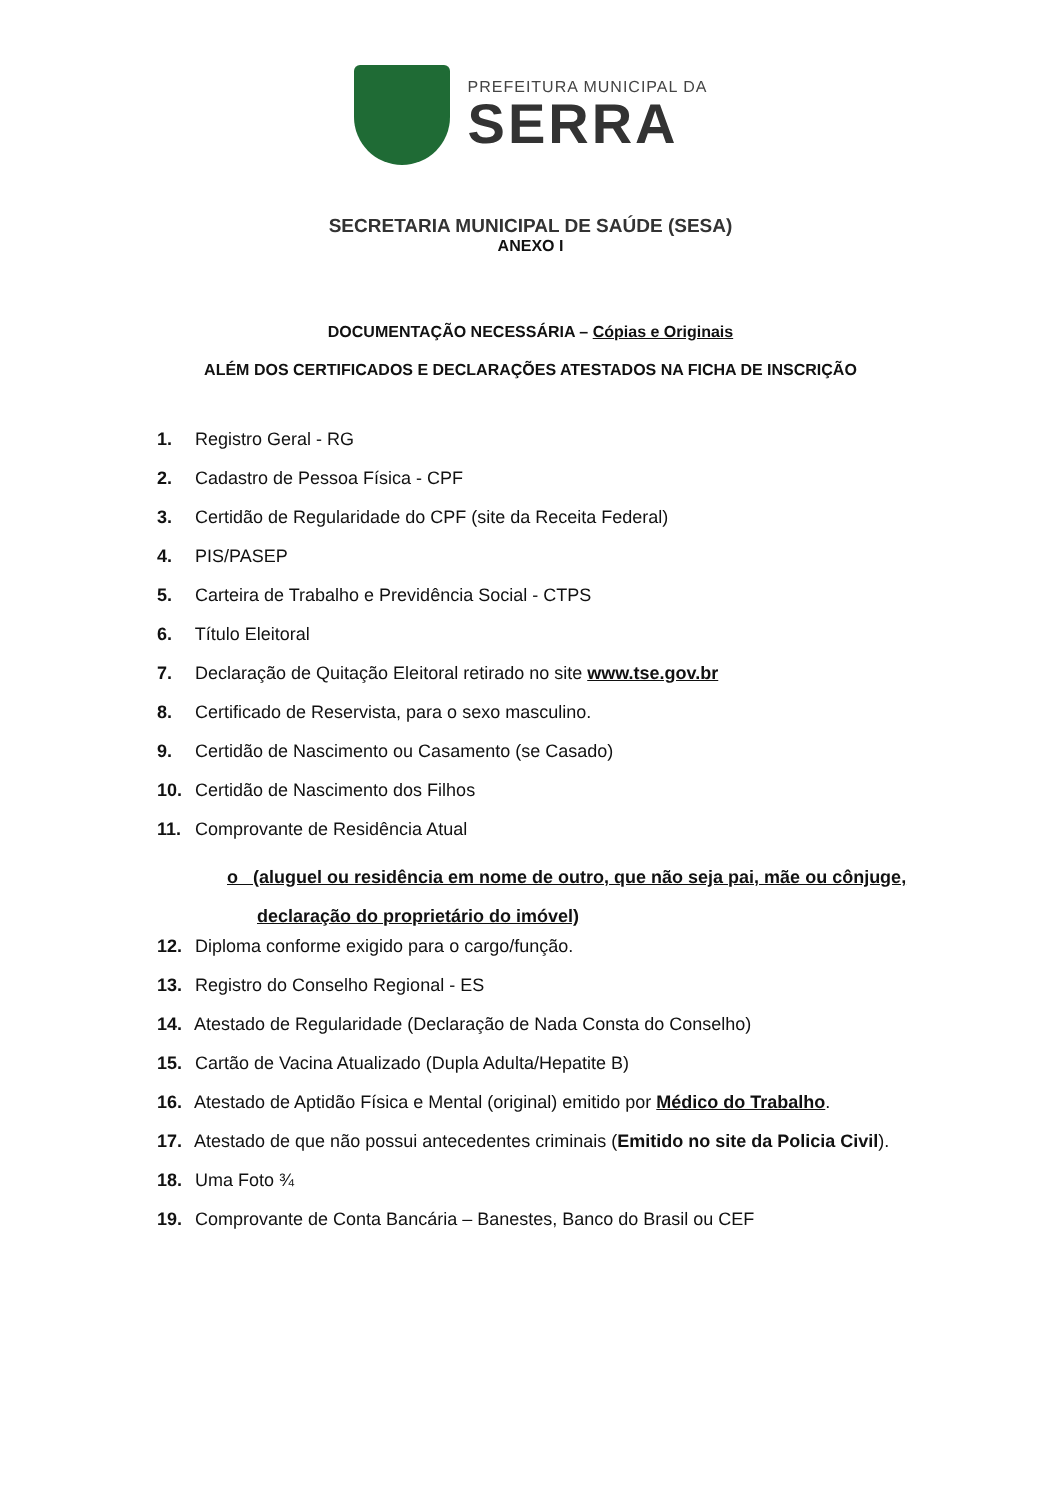PREFEITURA MUNICIPAL DA
SERRA
SECRETARIA MUNICIPAL DE SAÚDE (SESA)
ANEXO I
DOCUMENTAÇÃO NECESSÁRIA – Cópias e Originais
ALÉM DOS CERTIFICADOS E DECLARAÇÕES ATESTADOS NA FICHA DE INSCRIÇÃO
1. Registro Geral - RG
2. Cadastro de Pessoa Física - CPF
3. Certidão de Regularidade do CPF (site da Receita Federal)
4. PIS/PASEP
5. Carteira de Trabalho e Previdência Social - CTPS
6. Título Eleitoral
7. Declaração de Quitação Eleitoral retirado no site www.tse.gov.br
8. Certificado de Reservista, para o sexo masculino.
9. Certidão de Nascimento ou Casamento (se Casado)
10. Certidão de Nascimento dos Filhos
11. Comprovante de Residência Atual
o (aluguel ou residência em nome de outro, que não seja pai, mãe ou cônjuge,
declaração do proprietário do imóvel)
12. Diploma conforme exigido para o cargo/função.
13. Registro do Conselho Regional - ES
14. Atestado de Regularidade (Declaração de Nada Consta do Conselho)
15. Cartão de Vacina Atualizado (Dupla Adulta/Hepatite B)
16. Atestado de Aptidão Física e Mental (original) emitido por Médico do Trabalho.
17. Atestado de que não possui antecedentes criminais (Emitido no site da Policia Civil).
18. Uma Foto ¾
19. Comprovante de Conta Bancária – Banestes, Banco do Brasil ou CEF